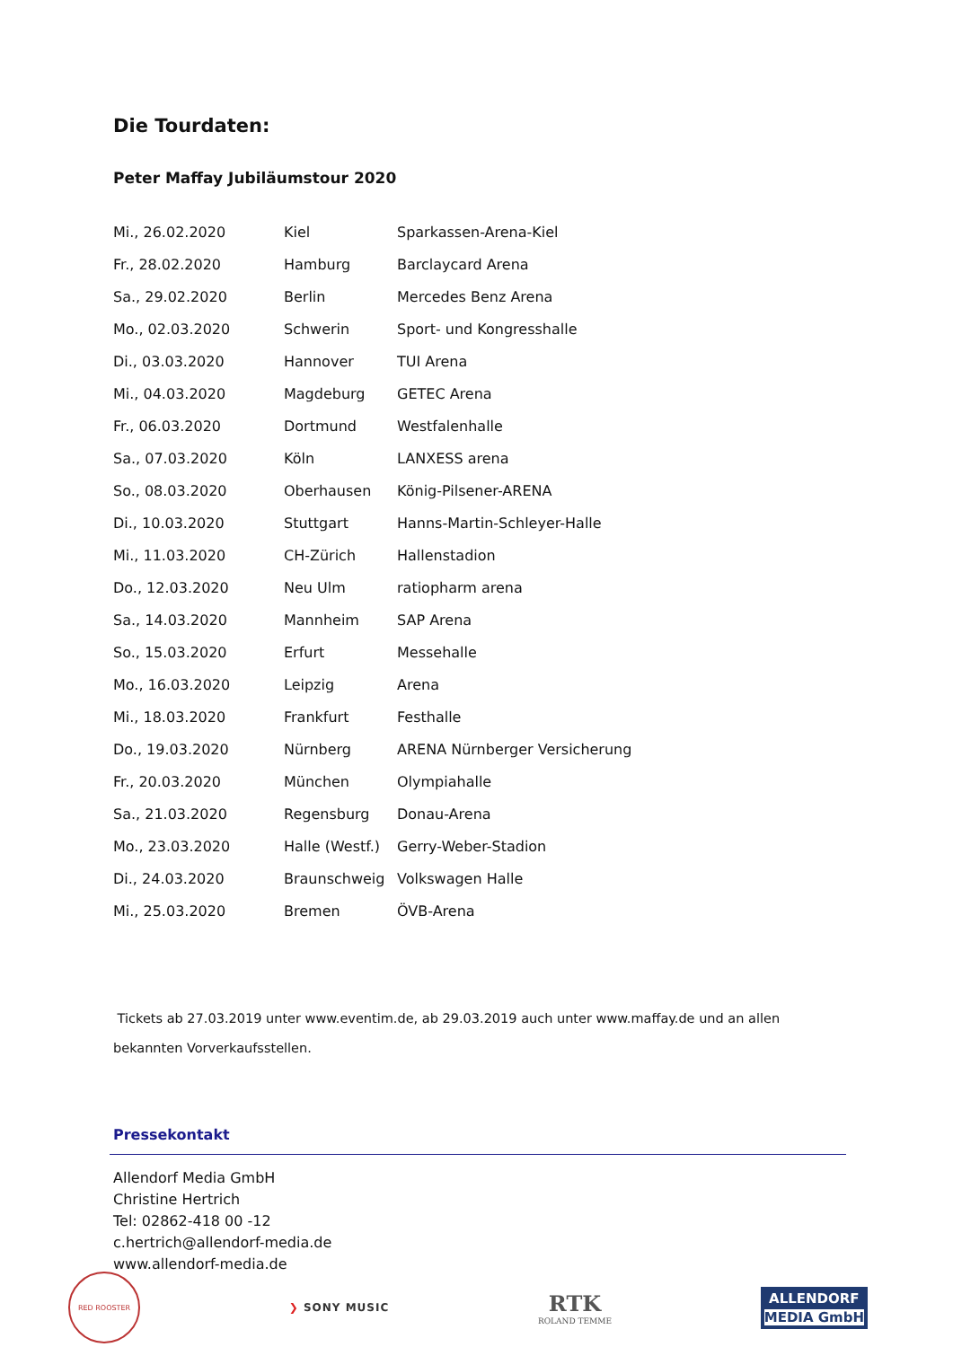Die Tourdaten:
Peter Maffay Jubiläumstour 2020
| Mi., 26.02.2020 | Kiel | Sparkassen-Arena-Kiel |
| Fr., 28.02.2020 | Hamburg | Barclaycard Arena |
| Sa., 29.02.2020 | Berlin | Mercedes Benz Arena |
| Mo., 02.03.2020 | Schwerin | Sport- und Kongresshalle |
| Di., 03.03.2020 | Hannover | TUI Arena |
| Mi., 04.03.2020 | Magdeburg | GETEC Arena |
| Fr., 06.03.2020 | Dortmund | Westfalenhalle |
| Sa., 07.03.2020 | Köln | LANXESS arena |
| So., 08.03.2020 | Oberhausen | König-Pilsener-ARENA |
| Di., 10.03.2020 | Stuttgart | Hanns-Martin-Schleyer-Halle |
| Mi., 11.03.2020 | CH-Zürich | Hallenstadion |
| Do., 12.03.2020 | Neu Ulm | ratiopharm arena |
| Sa., 14.03.2020 | Mannheim | SAP Arena |
| So., 15.03.2020 | Erfurt | Messehalle |
| Mo., 16.03.2020 | Leipzig | Arena |
| Mi., 18.03.2020 | Frankfurt | Festhalle |
| Do., 19.03.2020 | Nürnberg | ARENA Nürnberger Versicherung |
| Fr., 20.03.2020 | München | Olympiahalle |
| Sa., 21.03.2020 | Regensburg | Donau-Arena |
| Mo., 23.03.2020 | Halle (Westf.) | Gerry-Weber-Stadion |
| Di., 24.03.2020 | Braunschweig | Volkswagen Halle |
| Mi., 25.03.2020 | Bremen | ÖVB-Arena |
Tickets ab 27.03.2019 unter www.eventim.de, ab 29.03.2019 auch unter www.maffay.de und an allen bekannten Vorverkaufsstellen.
Pressekontakt
Allendorf Media GmbH
Christine Hertrich
Tel: 02862-418 00 -12
c.hertrich@allendorf-media.de
www.allendorf-media.de
RED ROOSTER
❯ SONY MUSIC
RTK
ROLAND TEMME
ALLENDORF
MEDIA GmbH